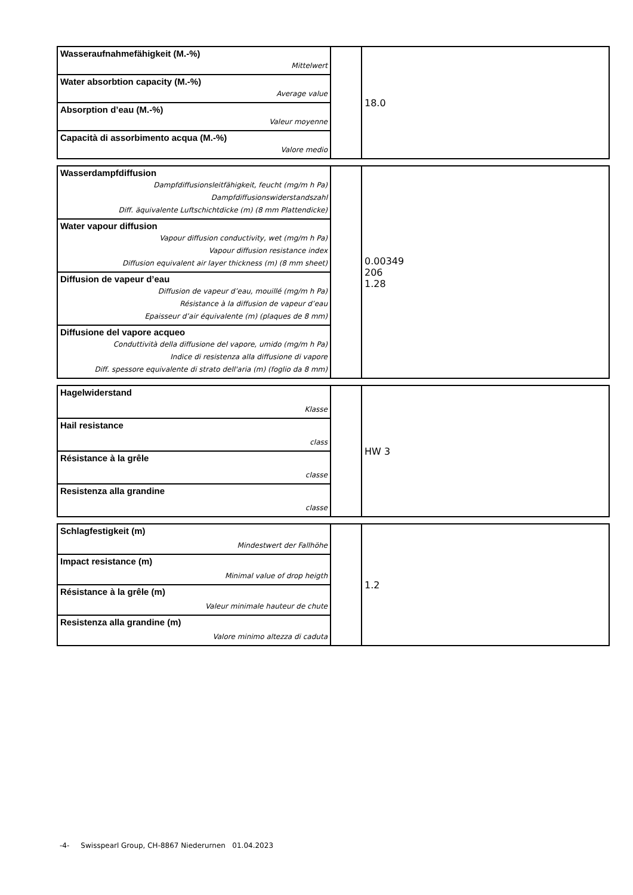| Wasseraufnahmefähigkeit (M.-%) | | 18.0 |
| Mittelwert | | |
| Water absorbtion capacity (M.-%) | | |
| Average value | | |
| Absorption d’eau (M.-%) | | |
| Valeur moyenne | | |
| Capacità di assorbimento acqua (M.-%) | | |
| Valore medio | | |
| Wasserdampfdiffusion | | 0.00349 206 1.28 |
| Dampfdiffusionsleitfähigkeit, feucht (mg/m h Pa) | | |
| Dampfdiffusionswiderstandszahl | | |
| Diff. äquivalente Luftschichtdicke (m) (8 mm Plattendicke) | | |
| Water vapour diffusion | | |
| Vapour diffusion conductivity, wet (mg/m h Pa) | | |
| Vapour diffusion resistance index | | |
| Diffusion equivalent air layer thickness (m) (8 mm sheet) | | |
| Diffusion de vapeur d’eau | | |
| Diffusion de vapeur d’eau, mouillé (mg/m h Pa) | | |
| Résistance à la diffusion de vapeur d’eau | | |
| Epaisseur d’air équivalente (m) (plaques de 8 mm) | | |
| Diffusione del vapore acqueo | | |
| Conduttività della diffusione del vapore, umido (mg/m h Pa) | | |
| Indice di resistenza alla diffusione di vapore | | |
| Diff. spessore equivalente di strato dell'aria (m) (foglio da 8 mm) | | |
| Hagelwiderstand | | HW 3 |
| Klasse | | |
| Hail resistance | | |
| class | | |
| Résistance à la grêle | | |
| classe | | |
| Resistenza alla grandine | | |
| classe | | |
| Schlagfestigkeit (m) | | 1.2 |
| Mindestwert der Fallhöhe | | |
| Impact resistance (m) | | |
| Minimal value of drop heigth | | |
| Résistance à la grêle (m) | | |
| Valeur minimale hauteur de chute | | |
| Resistenza alla grandine (m) | | |
| Valore minimo altezza di caduta | | |
-4- Swisspearl Group, CH-8867 Niederurnen 01.04.2023